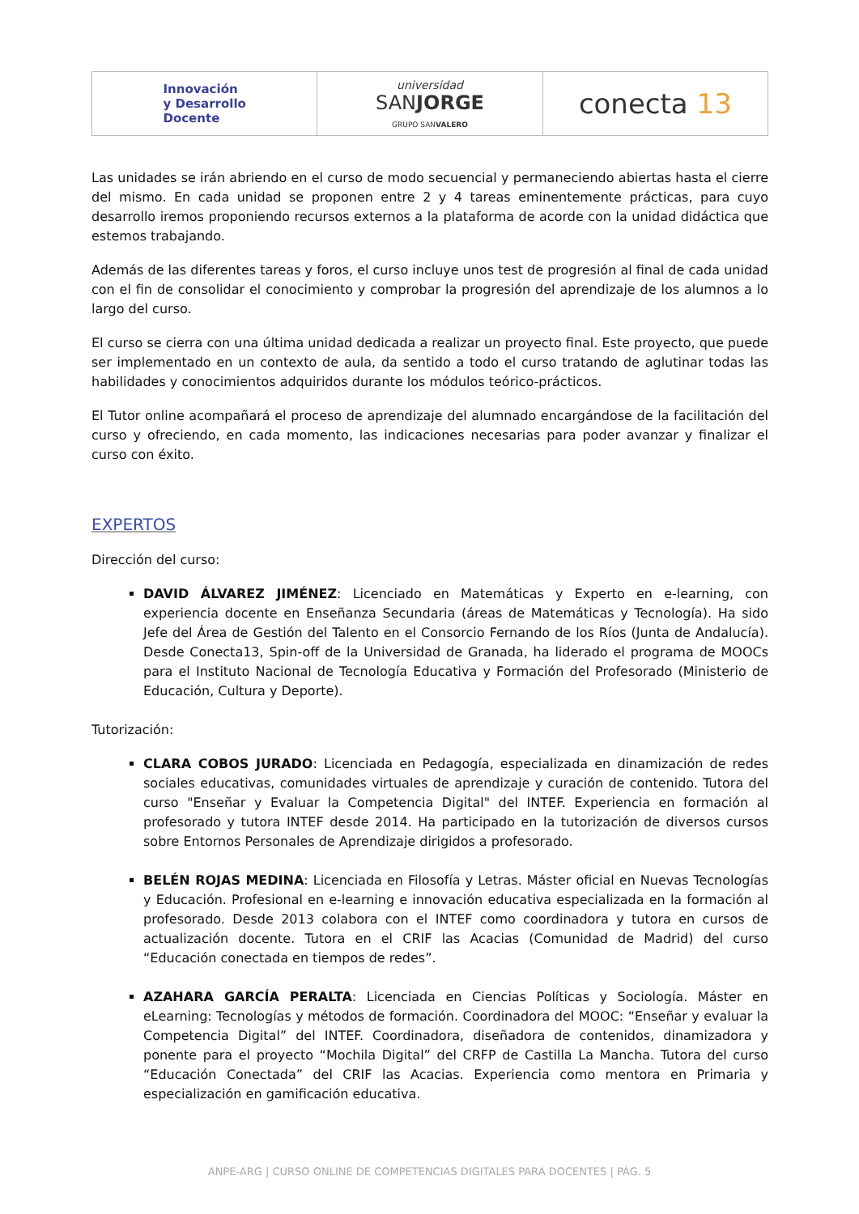| Innovación y Desarrollo Docente | universidad SAN JORGE GRUPO SAN VALERO | conecta 13 |
Las unidades se irán abriendo en el curso de modo secuencial y permaneciendo abiertas hasta el cierre del mismo. En cada unidad se proponen entre 2 y 4 tareas eminentemente prácticas, para cuyo desarrollo iremos proponiendo recursos externos a la plataforma de acorde con la unidad didáctica que estemos trabajando.
Además de las diferentes tareas y foros, el curso incluye unos test de progresión al final de cada unidad con el fin de consolidar el conocimiento y comprobar la progresión del aprendizaje de los alumnos a lo largo del curso.
El curso se cierra con una última unidad dedicada a realizar un proyecto final. Este proyecto, que puede ser implementado en un contexto de aula, da sentido a todo el curso tratando de aglutinar todas las habilidades y conocimientos adquiridos durante los módulos teórico-prácticos.
El Tutor online acompañará el proceso de aprendizaje del alumnado encargándose de la facilitación del curso y ofreciendo, en cada momento, las indicaciones necesarias para poder avanzar y finalizar el curso con éxito.
EXPERTOS
Dirección del curso:
DAVID ÁLVAREZ JIMÉNEZ: Licenciado en Matemáticas y Experto en e-learning, con experiencia docente en Enseñanza Secundaria (áreas de Matemáticas y Tecnología). Ha sido Jefe del Área de Gestión del Talento en el Consorcio Fernando de los Ríos (Junta de Andalucía). Desde Conecta13, Spin-off de la Universidad de Granada, ha liderado el programa de MOOCs para el Instituto Nacional de Tecnología Educativa y Formación del Profesorado (Ministerio de Educación, Cultura y Deporte).
Tutorización:
CLARA COBOS JURADO: Licenciada en Pedagogía, especializada en dinamización de redes sociales educativas, comunidades virtuales de aprendizaje y curación de contenido. Tutora del curso "Enseñar y Evaluar la Competencia Digital" del INTEF. Experiencia en formación al profesorado y tutora INTEF desde 2014. Ha participado en la tutorización de diversos cursos sobre Entornos Personales de Aprendizaje dirigidos a profesorado.
BELÉN ROJAS MEDINA: Licenciada en Filosofía y Letras. Máster oficial en Nuevas Tecnologías y Educación. Profesional en e-learning e innovación educativa especializada en la formación al profesorado. Desde 2013 colabora con el INTEF como coordinadora y tutora en cursos de actualización docente. Tutora en el CRIF las Acacias (Comunidad de Madrid) del curso “Educación conectada en tiempos de redes”.
AZAHARA GARCÍA PERALTA: Licenciada en Ciencias Políticas y Sociología. Máster en eLearning: Tecnologías y métodos de formación. Coordinadora del MOOC: “Enseñar y evaluar la Competencia Digital” del INTEF. Coordinadora, diseñadora de contenidos, dinamizadora y ponente para el proyecto “Mochila Digital” del CRFP de Castilla La Mancha. Tutora del curso “Educación Conectada” del CRIF las Acacias. Experiencia como mentora en Primaria y especialización en gamificación educativa.
ANPE-ARG | CURSO ONLINE DE COMPETENCIAS DIGITALES PARA DOCENTES | PÁG. 5